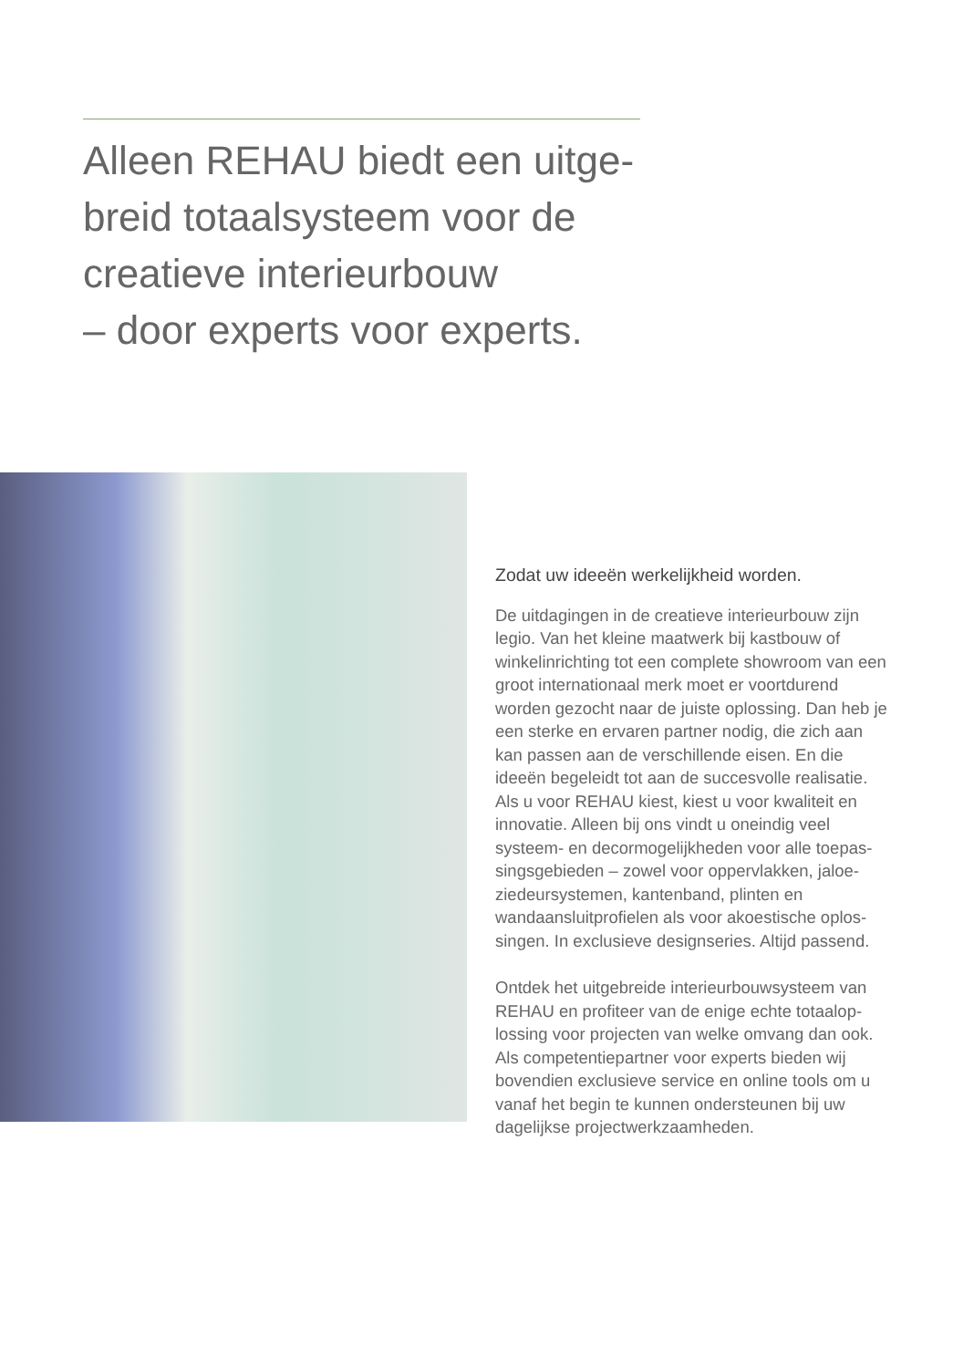Alleen REHAU biedt een uitge-
breid totaalsysteem voor de
creatieve interieurbouw
– door experts voor experts.
Zodat uw ideeën werkelijkheid worden.
De uitdagingen in de creatieve interieurbouw zijn legio. Van het kleine maatwerk bij kastbouw of winkelinrichting tot een complete showroom van een groot internationaal merk moet er voortdurend worden gezocht naar de juiste oplossing. Dan heb je een sterke en ervaren partner nodig, die zich aan kan passen aan de verschillende eisen. En die ideeën begeleidt tot aan de succesvolle realisatie. Als u voor REHAU kiest, kiest u voor kwaliteit en innovatie. Alleen bij ons vindt u oneindig veel systeem- en decormogelijkheden voor alle toepas-singsgebieden – zowel voor oppervlakken, jaloe-ziedeursystemen, kantenband, plinten en wandaansluitprofielen als voor akoestische oplos-singen. In exclusieve designseries. Altijd passend.
Ontdek het uitgebreide interieurbouwsysteem van REHAU en profiteer van de enige echte totaalop-lossing voor projecten van welke omvang dan ook. Als competentiepartner voor experts bieden wij bovendien exclusieve service en online tools om u vanaf het begin te kunnen ondersteunen bij uw dagelijkse projectwerkzaamheden.